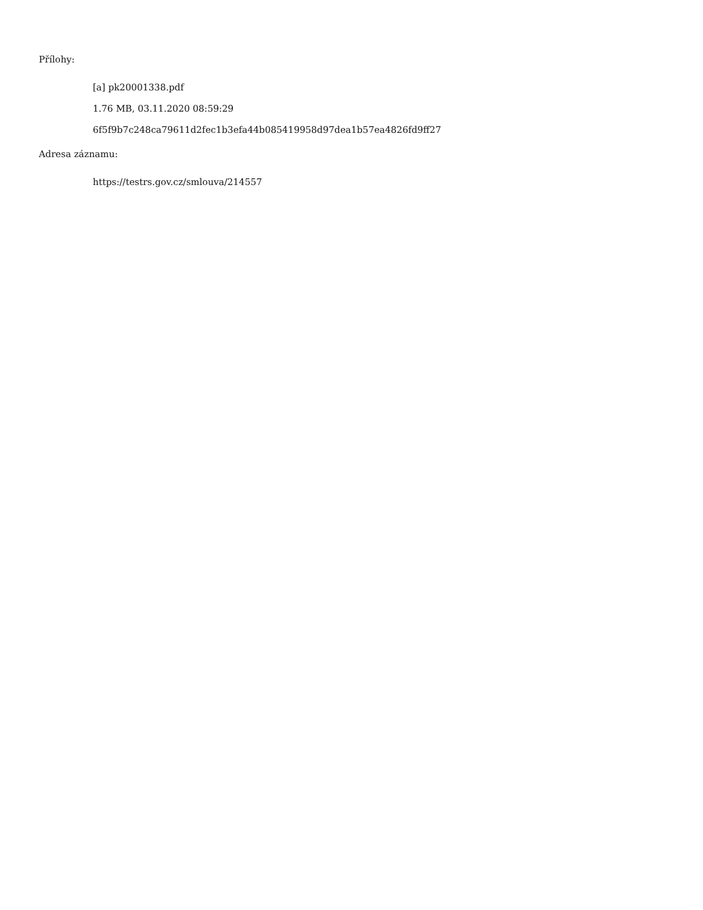Přílohy:
[a] pk20001338.pdf
1.76 MB, 03.11.2020 08:59:29
6f5f9b7c248ca79611d2fec1b3efa44b085419958d97dea1b57ea4826fd9ff27
Adresa záznamu:
https://testrs.gov.cz/smlouva/214557